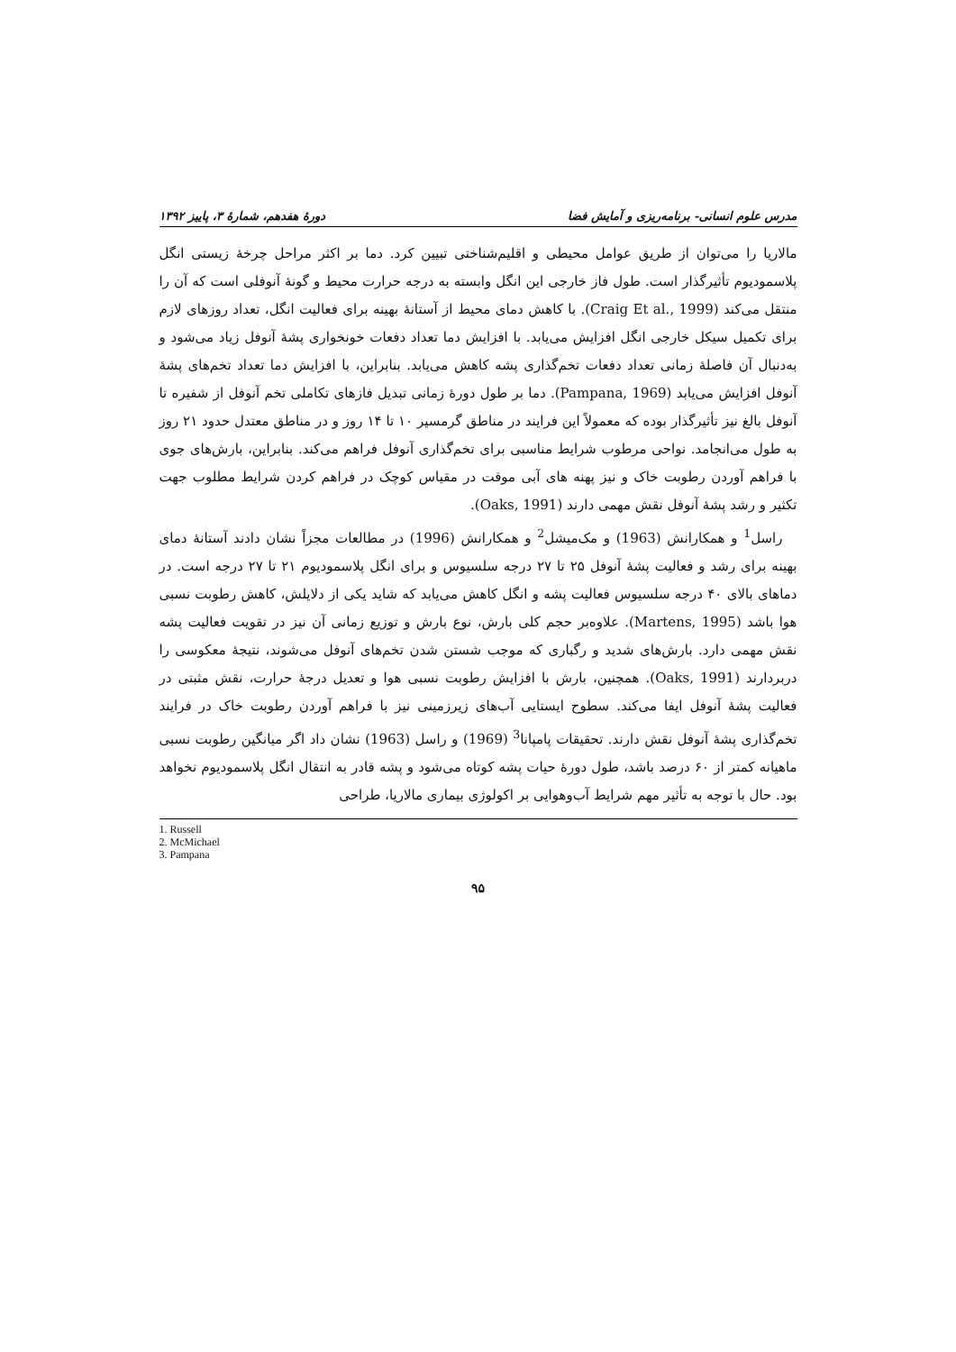مدرس علوم انسانی- برنامه‌ریزی و آمایش فضا دورهٔ هفدهم، شمارهٔ ۳، پاییز ۱۳۹۲
مالاریا را می‌توان از طریق عوامل محیطی و اقلیم‌شناختی تبیین کرد. دما بر اکثر مراحل چرخهٔ زیستی انگل پلاسمودیوم تأثیرگذار است. طول فاز خارجی این انگل وابسته به درجه حرارت محیط و گونهٔ آنوفلی است که آن را منتقل می‌کند (Craig Et al., 1999). با کاهش دمای محیط از آستانهٔ بهینه برای فعالیت انگل، تعداد روزهای لازم برای تکمیل سیکل خارجی انگل افزایش می‌یابد. با افزایش دما تعداد دفعات خونخواری پشهٔ آنوفل زیاد می‌شود و به‌دنبال آن فاصلهٔ زمانی تعداد دفعات تخم‌گذاری پشه کاهش می‌یابد. بنابراین، با افزایش دما تعداد تخم‌های پشهٔ آنوفل افزایش می‌یابد (Pampana, 1969). دما بر طول دورهٔ زمانی تبدیل فازهای تکاملی تخم آنوفل از شفیره تا آنوفل بالغ نیز تأثیرگذار بوده که معمولاً این فرایند در مناطق گرمسیر ۱۰ تا ۱۴ روز و در مناطق معتدل حدود ۲۱ روز به طول می‌انجامد. نواحی مرطوب شرایط مناسبی برای تخم‌گذاری آنوفل فراهم می‌کند. بنابراین، بارش‌های جوی با فراهم آوردن رطوبت خاک و نیز پهنه های آبی موقت در مقیاس کوچک در فراهم کردن شرایط مطلوب جهت تکثیر و رشد پشهٔ آنوفل نقش مهمی دارند (Oaks, 1991).
راسل<sup>1</sup> و همکارانش (1963) و مک‌میشل<sup>2</sup> و همکارانش (1996) در مطالعات مجزاً نشان دادند آستانهٔ دمای بهینه برای رشد و فعالیت پشهٔ آنوفل ۲۵ تا ۲۷ درجه سلسیوس و برای انگل پلاسمودیوم ۲۱ تا ۲۷ درجه است. در دماهای بالای ۴۰ درجه سلسیوس فعالیت پشه و انگل کاهش می‌یابد که شاید یکی از دلایلش، کاهش رطوبت نسبی هوا باشد (Martens, 1995). علاوه‌بر حجم کلی بارش، نوع بارش و توزیع زمانی آن نیز در تقویت فعالیت پشه نقش مهمی دارد. بارش‌های شدید و رگباری که موجب شستن شدن تخم‌های آنوفل می‌شوند، نتیجهٔ معکوسی را دربردارند (Oaks, 1991). همچنین، بارش با افزایش رطوبت نسبی هوا و تعدیل درجهٔ حرارت، نقش مثبتی در فعالیت پشهٔ آنوفل ایفا می‌کند. سطوح ایستایی آب‌های زیرزمینی نیز با فراهم آوردن رطوبت خاک در فرایند تخم‌گذاری پشهٔ آنوفل نقش دارند. تحقیقات پامپانا<sup>3</sup> (1969) و راسل (1963) نشان داد اگر میانگین رطوبت نسبی ماهیانه کمتر از ۶۰ درصد باشد، طول دورهٔ حیات پشه کوتاه می‌شود و پشه قادر به انتقال انگل پلاسمودیوم نخواهد بود. حال با توجه به تأثیر مهم شرایط آب‌وهوایی بر اکولوژی بیماری مالاریا، طراحی
1. Russell
2. McMichael
3. Pampana
۹۵